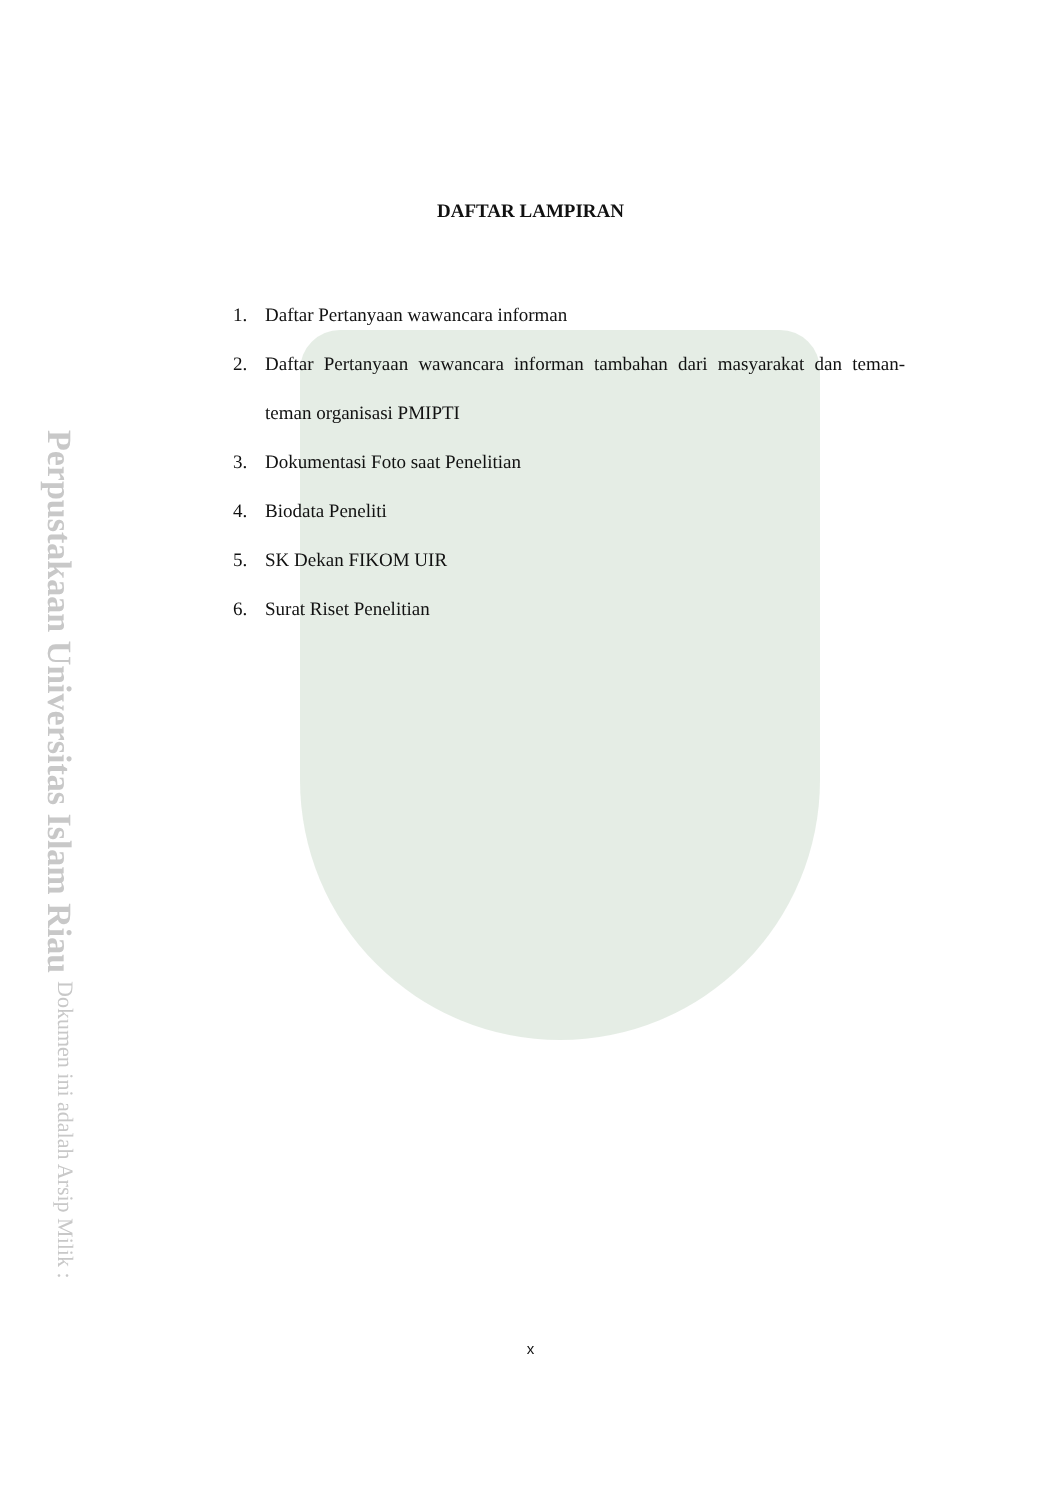Perpustakaan Universitas Islam Riau Dokumen ini adalah Arsip Milik :
DAFTAR LAMPIRAN
1. Daftar Pertanyaan wawancara informan
2. Daftar Pertanyaan wawancara informan tambahan dari masyarakat dan teman-teman organisasi PMIPTI
3. Dokumentasi Foto saat Penelitian
4. Biodata Peneliti
5. SK Dekan FIKOM UIR
6. Surat Riset Penelitian
x